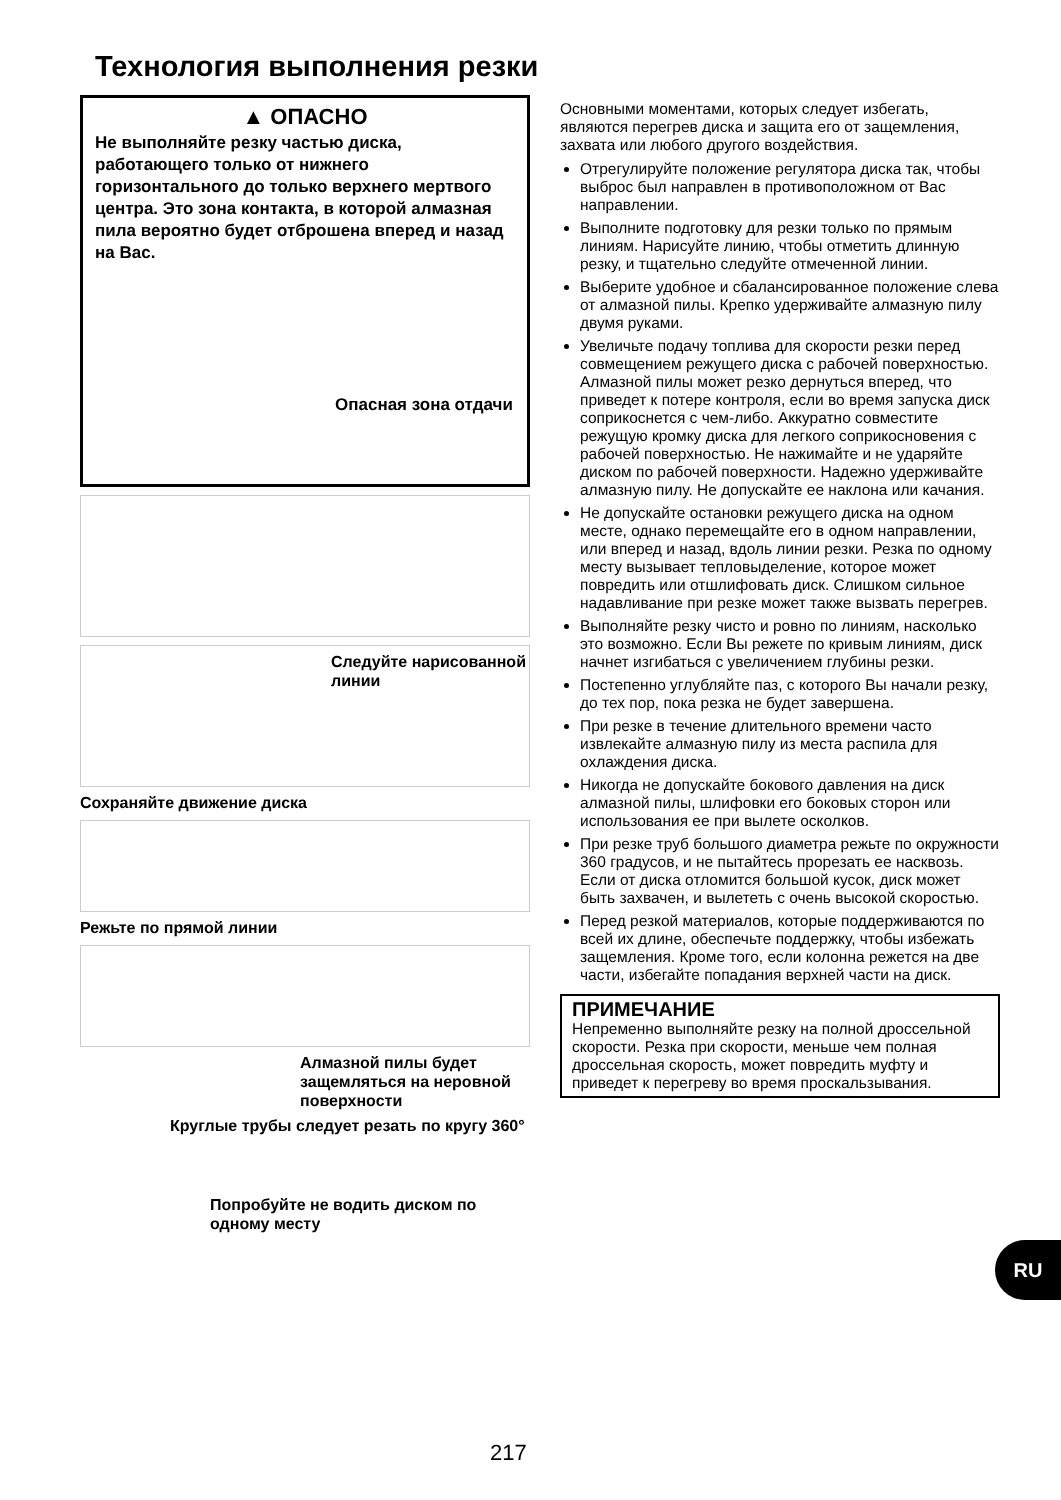Технология выполнения резки
▲ ОПАСНО
Не выполняйте резку частью диска, работающего только от нижнего горизонтального до только верхнего мертвого центра. Это зона контакта, в которой алмазная пила вероятно будет отброшена вперед и назад на Вас.
Опасная зона отдачи
Следуйте нарисованной линии
Сохраняйте движение диска
Режьте по прямой линии
Алмазной пилы будет защемляться на неровной поверхности
Круглые трубы следует резать по кругу 360°
Попробуйте не водить диском по одному месту
Основными моментами, которых следует избегать, являются перегрев диска и защита его от защемления, захвата или любого другого воздействия.
Отрегулируйте положение регулятора диска так, чтобы выброс был направлен в противоположном от Вас направлении.
Выполните подготовку для резки только по прямым линиям. Нарисуйте линию, чтобы отметить длинную резку, и тщательно следуйте отмеченной линии.
Выберите удобное и сбалансированное положение слева от алмазной пилы. Крепко удерживайте алмазную пилу двумя руками.
Увеличьте подачу топлива для скорости резки перед совмещением режущего диска с рабочей поверхностью. Алмазной пилы может резко дернуться вперед, что приведет к потере контроля, если во время запуска диск соприкоснется с чем-либо. Аккуратно совместите режущую кромку диска для легкого соприкосновения с рабочей поверхностью. Не нажимайте и не ударяйте диском по рабочей поверхности. Надежно удерживайте алмазную пилу. Не допускайте ее наклона или качания.
Не допускайте остановки режущего диска на одном месте, однако перемещайте его в одном направлении, или вперед и назад, вдоль линии резки. Резка по одному месту вызывает тепловыделение, которое может повредить или отшлифовать диск. Слишком сильное надавливание при резке может также вызвать перегрев.
Выполняйте резку чисто и ровно по линиям, насколько это возможно. Если Вы режете по кривым линиям, диск начнет изгибаться с увеличением глубины резки.
Постепенно углубляйте паз, с которого Вы начали резку, до тех пор, пока резка не будет завершена.
При резке в течение длительного времени часто извлекайте алмазную пилу из места распила для охлаждения диска.
Никогда не допускайте бокового давления на диск алмазной пилы, шлифовки его боковых сторон или использования ее при вылете осколков.
При резке труб большого диаметра режьте по окружности 360 градусов, и не пытайтесь прорезать ее насквозь. Если от диска отломится большой кусок, диск может быть захвачен, и вылететь с очень высокой скоростью.
Перед резкой материалов, которые поддерживаются по всей их длине, обеспечьте поддержку, чтобы избежать защемления. Кроме того, если колонна режется на две части, избегайте попадания верхней части на диск.
ПРИМЕЧАНИЕ
Непременно выполняйте резку на полной дроссельной скорости. Резка при скорости, меньше чем полная дроссельная скорость, может повредить муфту и приведет к перегреву во время проскальзывания.
RU
217